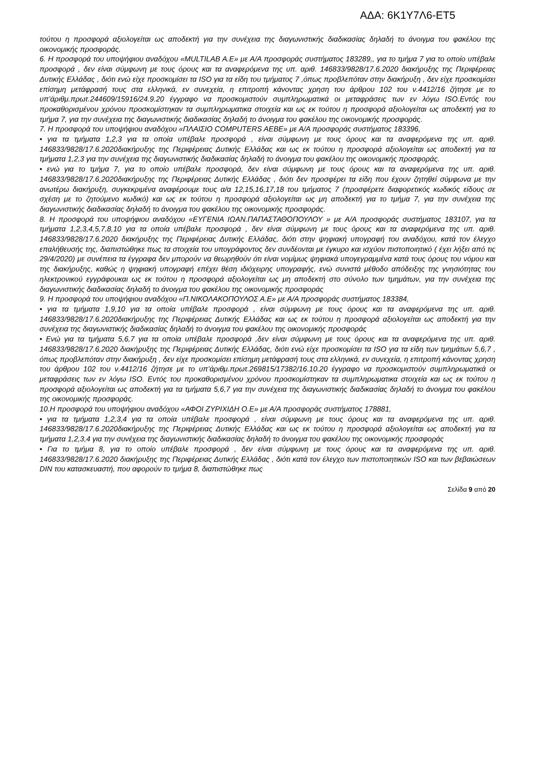ΑΔΑ: 6Κ1Υ7Λ6-ΕΤ5
τούτου η προσφορά αξιολογείται ως αποδεκτή για την συνέχεια της διαγωνιστικής διαδικασίας δηλαδή το άνοιγμα του φακέλου της οικονομικής προσφοράς.
6. Η προσφορά του υποψήφιου αναδόχου «MULTILAB A.E» με Α/Α προσφοράς συστήματος 183289,, για το τμήμα 7 για το οποίο υπέβαλε προσφορά , δεν είναι σύμφωνη με τους όρους και τα αναφερόμενα της υπ. αριθ. 146833/9828/17.6.2020 διακήρυξης της Περιφέρειας Δυτικής Ελλάδας , διότι ενώ είχε προσκομίσει τα ISO για τα είδη του τμήματος 7 ,όπως προβλεπόταν στην διακήρυξη , δεν είχε προσκομίσει επίσημη μετάφρασή τους στα ελληνικά, εν συνεχεία, η επιτροπή κάνοντας χρηση του άρθρου 102 του ν.4412/16 ζήτησε με το υπ’άριθμ.πρωτ.244609/15916/24.9.20 έγγραφο να προσκομιστούν συμπληρωματικά οι μεταφράσεις των εν λόγω ISO.Εντός του προκαθορισμένου χρόνου προσκομίστηκαν τα συμπληρωματικα στοιχεία και ως εκ τούτου η προσφορά αξιολογείται ως αποδεκτή για το τμήμα 7, για την συνέχεια της διαγωνιστικής διαδικασίας δηλαδή το άνοιγμα του φακέλου της οικονομικής προσφοράς.
7. Η προσφορά του υποψήφιου αναδόχου «ΠΛΑΙΣΙΟ COMPUTERS AEBE» με Α/Α προσφοράς συστήματος 183396,
• για τα τμήματα 1,2,3 για τα οποία υπέβαλε προσφορά , είναι σύμφωνη με τους όρους και τα αναφερόμενα της υπ. αριθ. 146833/9828/17.6.2020διακήρυξης της Περιφέρειας Δυτικής Ελλάδας και ως εκ τούτου η προσφορά αξιολογείται ως αποδεκτή για τα τμήματα 1,2,3 για την συνέχεια της διαγωνιστικής διαδικασίας δηλαδή το άνοιγμα του φακέλου της οικονομικής προσφοράς.
• ενώ για το τμήμα 7, για το οποίο υπέβαλε προσφορά, δεν είναι σύμφωνη με τους όρους και τα αναφερόμενα της υπ. αριθ. 146833/9828/17.6.2020διακήρυξης της Περιφέρειας Δυτικής Ελλάδας , διότι δεν προσφέρει τα είδη που έχουν ζητηθεί σύμφωνα με την ανωτέρω διακήρυξη, συγκεκριμένα αναφέρουμε τους α/α 12,15,16,17,18 του τμήματος 7 (προσφέρετε διαφορετικός κωδικός είδους σε σχέση με το ζητούμενο κωδικό) και ως εκ τούτου η προσφορά αξιολογείται ως μη αποδεκτή για το τμήμα 7, για την συνέχεια της διαγωνιστικής διαδικασίας δηλαδή το άνοιγμα του φακέλου της οικονομικής προσφοράς.
8. Η προσφορά του υποψήφιου αναδόχου «ΕΥΓΕΝΙΑ ΙΩΑΝ.ΠΑΠΑΣΤΑΘΟΠΟΥΛΟΥ » με Α/Α προσφοράς συστήματος 183107, για τα τμήματα 1,2,3,4,5,7,8,10 για τα οποία υπέβαλε προσφορά , δεν είναι σύμφωνη με τους όρους και τα αναφερόμενα της υπ. αριθ. 146833/9828/17.6.2020 διακήρυξης της Περιφέρειας Δυτικής Ελλάδας, διότι στην ψηφιακή υπογραφή του αναδόχου, κατά τον έλεγχο επαλήθευσής της, διαπιστώθηκε πως τα στοιχεία του υπογράφοντος δεν συνδέονται με έγκυρο και ισχύον πιστοποιητικό ( έχει λήξει από τις 29/4/2020) με συνέπεια τα έγγραφα δεν μπορούν να θεωρηθούν ότι είναι νομίμως ψηφιακά υπογεγραμμένα κατά τους όρους του νόμου και της διακήρυξης, καθώς η ψηφιακή υπογραφή επέχει θέση ιδιόχειρης υπογραφής, ενώ συνιστά μέθοδο απόδειξης της γνησιότητας του ηλεκτρονικού εγγράφουκαι ως εκ τούτου η προσφορά αξιολογείται ως μη αποδεκτή στο σύνολο των τμημάτων, για την συνέχεια της διαγωνιστικής διαδικασίας δηλαδή το άνοιγμα του φακέλου της οικονομικής προσφοράς
9. Η προσφορά του υποψήφιου αναδόχου «Π.ΝΙΚΟΛΑΚΟΠΟΥΛΟΣ Α.Ε» με Α/Α προσφοράς συστήματος 183384,
• για τα τμήματα 1,9,10 για τα οποία υπέβαλε προσφορά , είναι σύμφωνη με τους όρους και τα αναφερόμενα της υπ. αριθ. 146833/9828/17.6.2020διακήρυξης της Περιφέρειας Δυτικής Ελλάδας και ως εκ τούτου η προσφορά αξιολογείται ως αποδεκτή για την συνέχεια της διαγωνιστικής διαδικασίας δηλαδή το άνοιγμα του φακέλου της οικονομικής προσφοράς
• Ενώ για τα τμήματα 5,6,7 για τα οποία υπέβαλε προσφορά ,δεν είναι σύμφωνη με τους όρους και τα αναφερόμενα της υπ. αριθ. 146833/9828/17.6.2020 διακήρυξης της Περιφέρειας Δυτικής Ελλάδας, διότι ενώ είχε προσκομίσει τα ISO για τα είδη των τμημάτων 5,6,7 , όπως προβλεπόταν στην διακήρυξη , δεν είχε προσκομίσει επίσημη μετάφρασή τους στα ελληνικά, εν συνεχεία, η επιτροπή κάνοντας χρηση του άρθρου 102 του ν.4412/16 ζήτησε με το υπ’άριθμ.πρωτ.269815/17382/16.10.20 έγγραφο να προσκομιστούν συμπληρωματικά οι μεταφράσεις των εν λόγω ISO. Εντός του προκαθορισμένου χρόνου προσκομίστηκαν τα συμπληρωματικα στοιχεία και ως εκ τούτου η προσφορά αξιολογείται ως αποδεκτή για τα τμήματα 5,6,7 για την συνέχεια της διαγωνιστικής διαδικασίας δηλαδή το άνοιγμα του φακέλου της οικονομικής προσφοράς.
10.Η προσφορά του υποψήφιου αναδόχου «ΑΦΟΙ ΖΥΡΙΧΙΔΗ Ο.Ε» με Α/Α προσφοράς συστήματος 178881,
• για τα τμήματα 1,2,3,4 για τα οποία υπέβαλε προσφορά , είναι σύμφωνη με τους όρους και τα αναφερόμενα της υπ. αριθ. 146833/9828/17.6.2020διακήρυξης της Περιφέρειας Δυτικής Ελλάδας και ως εκ τούτου η προσφορά αξιολογείται ως αποδεκτή για τα τμήματα 1,2,3,4 για την συνέχεια της διαγωνιστικής διαδικασίας δηλαδή το άνοιγμα του φακέλου της οικονομικής προσφοράς
• Για το τμήμα 8, για το οποίο υπέβαλε προσφορά , δεν είναι σύμφωνη με τους όρους και τα αναφερόμενα της υπ. αριθ. 146833/9828/17.6.2020 διακήρυξης της Περιφέρειας Δυτικής Ελλάδας , διότι κατά τον έλεγχο των πιστοποιητικών ISO και των βεβαιώσεων DIN του κατασκευαστή, που αφορούν το τμήμα 8, διαπιστώθηκε πως
Σελίδα 9 από 20